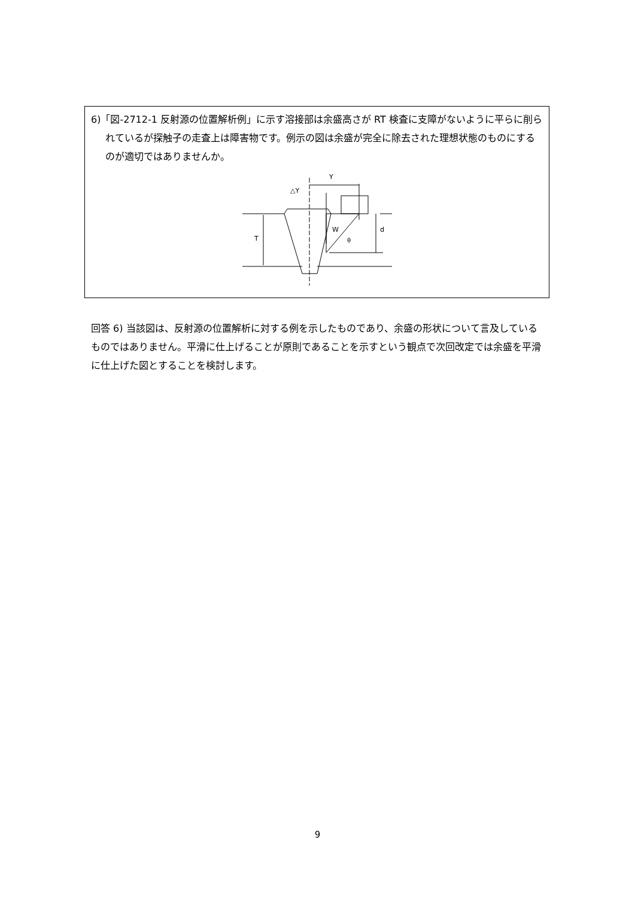6)「図-2712-1 反射源の位置解析例」に示す溶接部は余盛高さが RT 検査に支障がないように平らに削られているが探触子の走査上は障害物です。例示の図は余盛が完全に除去された理想状態のものにするのが適切ではありませんか。
Y
△Y
W
θ
T
d
回答 6) 当該図は、反射源の位置解析に対する例を示したものであり、余盛の形状について言及しているものではありません。平滑に仕上げることが原則であることを示すという観点で次回改定では余盛を平滑に仕上げた図とすることを検討します。
9